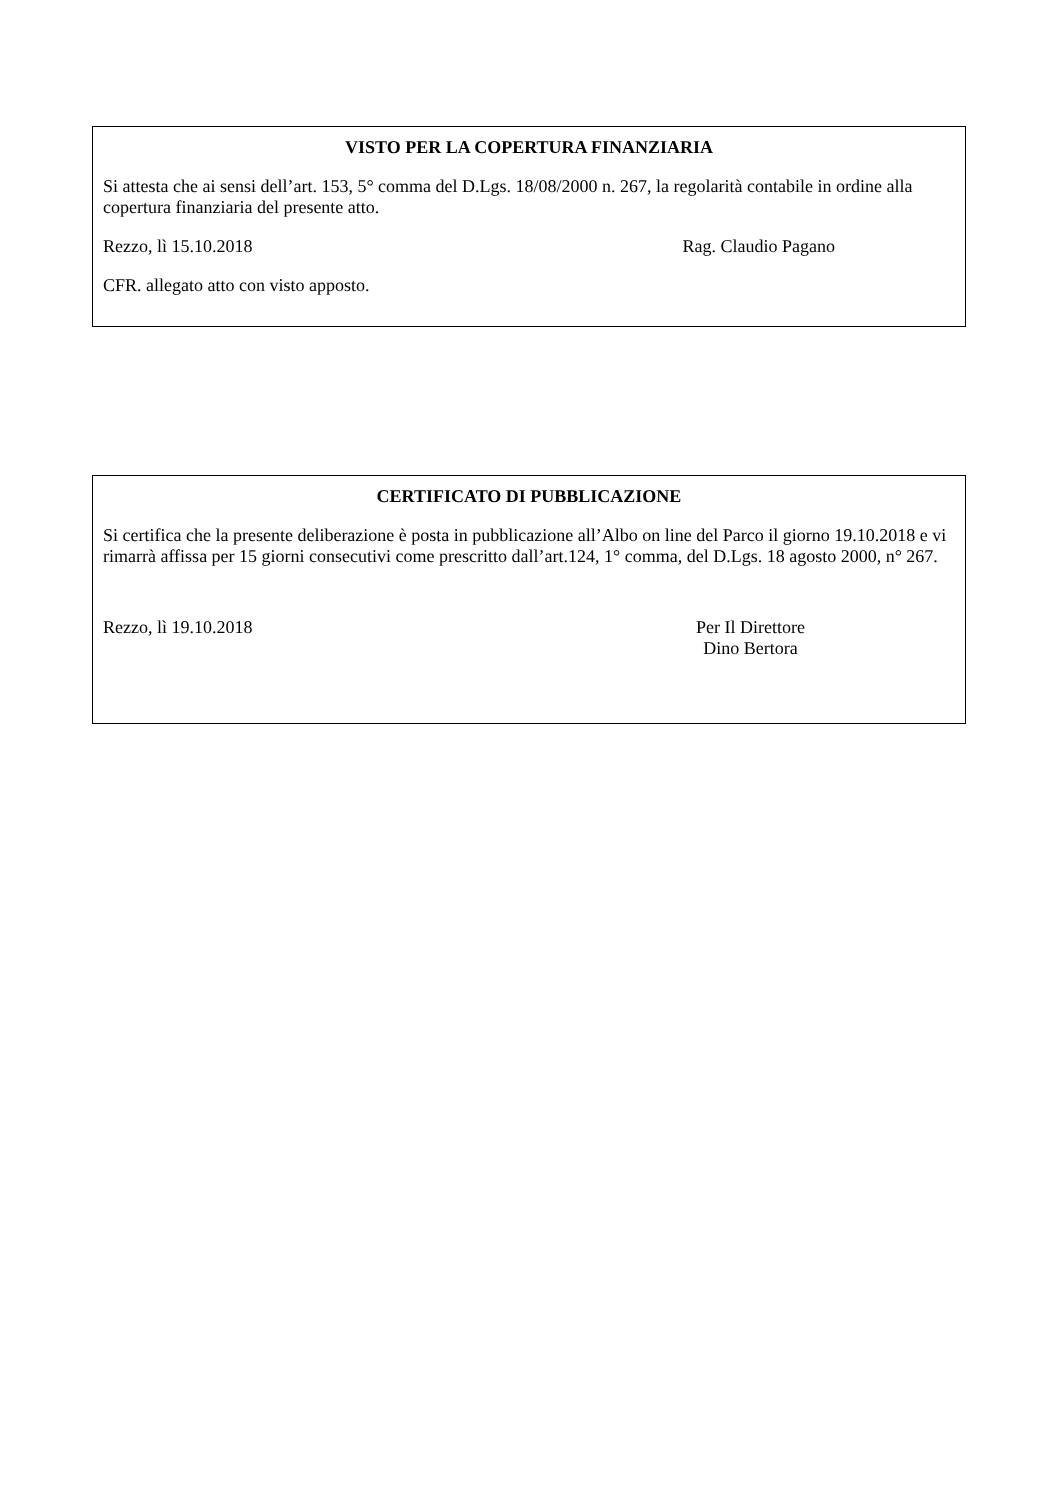VISTO PER LA COPERTURA FINANZIARIA
Si attesta che ai sensi dell’art. 153, 5° comma del D.Lgs. 18/08/2000 n. 267, la regolarità contabile in ordine alla copertura finanziaria del presente atto.
Rezzo, lì 15.10.2018 Rag. Claudio Pagano
CFR. allegato atto con visto apposto.
CERTIFICATO DI PUBBLICAZIONE
Si certifica che la presente deliberazione è posta in pubblicazione all’Albo on line del Parco il giorno 19.10.2018 e vi rimarrà affissa per 15 giorni consecutivi come prescritto dall’art.124, 1° comma, del D.Lgs. 18 agosto 2000, n° 267.
Rezzo, lì 19.10.2018 Per Il Direttore
Dino Bertora